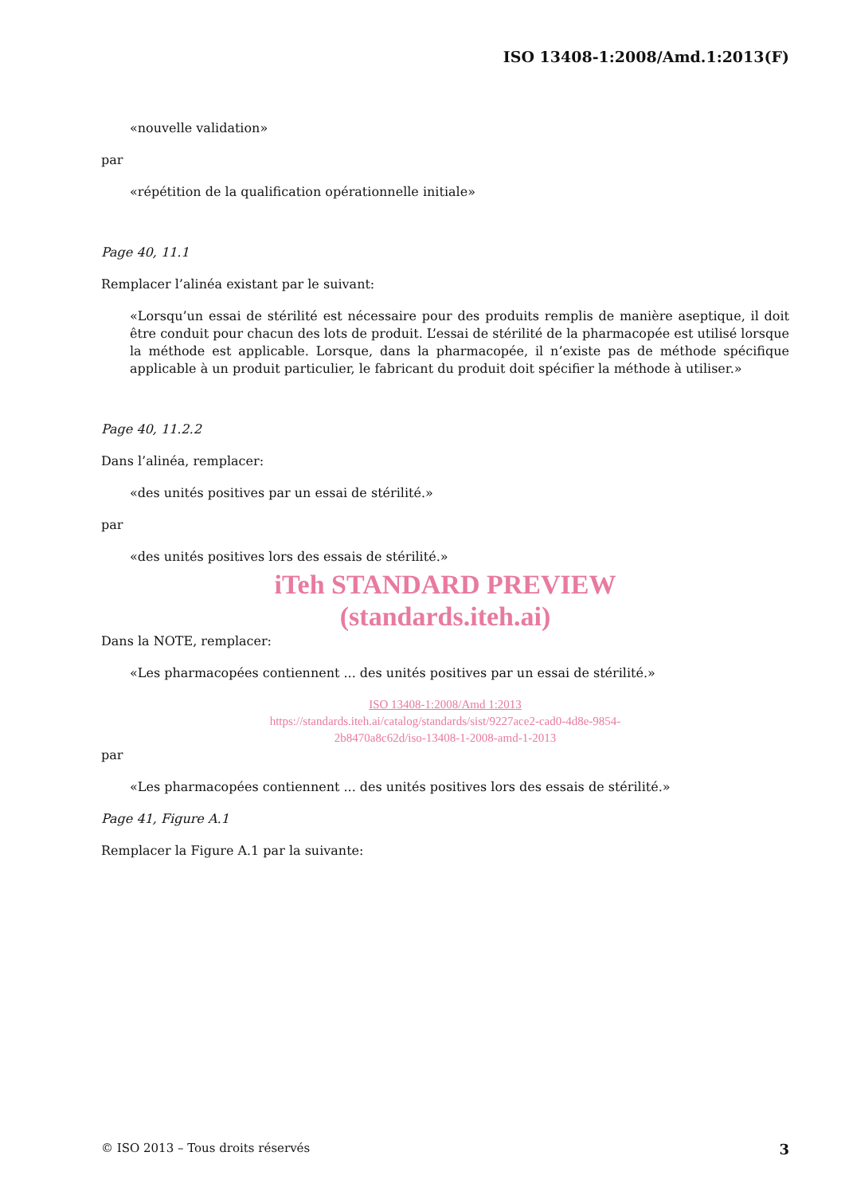ISO 13408-1:2008/Amd.1:2013(F)
«nouvelle validation»
par
«répétition de la qualification opérationnelle initiale»
Page 40, 11.1
Remplacer l’alinéa existant par le suivant:
«Lorsqu’un essai de stérilité est nécessaire pour des produits remplis de manière aseptique, il doit être conduit pour chacun des lots de produit. L’essai de stérilité de la pharmacopée est utilisé lorsque la méthode est applicable. Lorsque, dans la pharmacopée, il n’existe pas de méthode spécifique applicable à un produit particulier, le fabricant du produit doit spécifier la méthode à utiliser.»
Page 40, 11.2.2
Dans l’alinéa, remplacer:
«des unités positives par un essai de stérilité.»
par
«des unités positives lors des essais de stérilité.»
iTeh STANDARD PREVIEW
(standards.iteh.ai)
Dans la NOTE, remplacer:
«Les pharmacopées contiennent ... des unités positives par un essai de stérilité.»
ISO 13408-1:2008/Amd 1:2013
https://standards.iteh.ai/catalog/standards/sist/9227ace2-cad0-4d8e-9854-
2b8470a8c62d/iso-13408-1-2008-amd-1-2013
par
«Les pharmacopées contiennent ... des unités positives lors des essais de stérilité.»
Page 41, Figure A.1
Remplacer la Figure A.1 par la suivante:
© ISO 2013 – Tous droits réservés 3